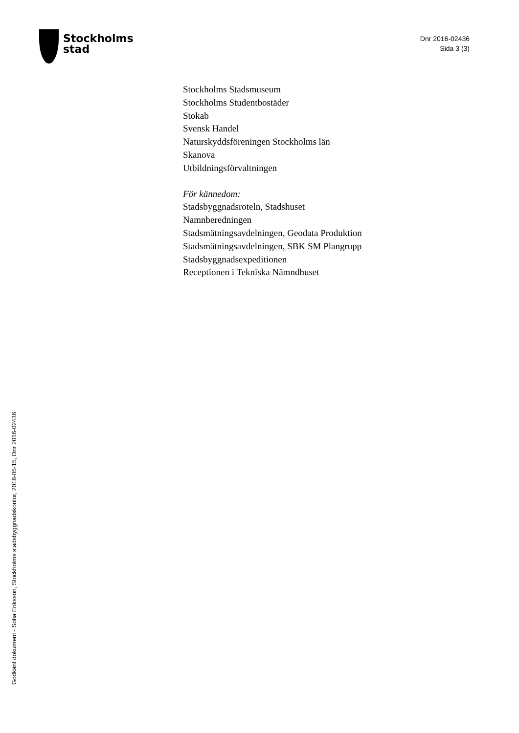Stockholms
stad
Dnr 2016-02436
Sida 3 (3)
Stockholms Stadsmuseum
Stockholms Studentbostäder
Stokab
Svensk Handel
Naturskyddsföreningen Stockholms län
Skanova
Utbildningsförvaltningen
För kännedom:
Stadsbyggnadsroteln, Stadshuset
Namnberedningen
Stadsmätningsavdelningen, Geodata Produktion
Stadsmätningsavdelningen, SBK SM Plangrupp
Stadsbyggnadsexpeditionen
Receptionen i Tekniska Nämndhuset
Godkänt dokument - Sofia Eriksson, Stockholms stadsbyggnadskontor, 2018-05-15, Dnr 2016-02436